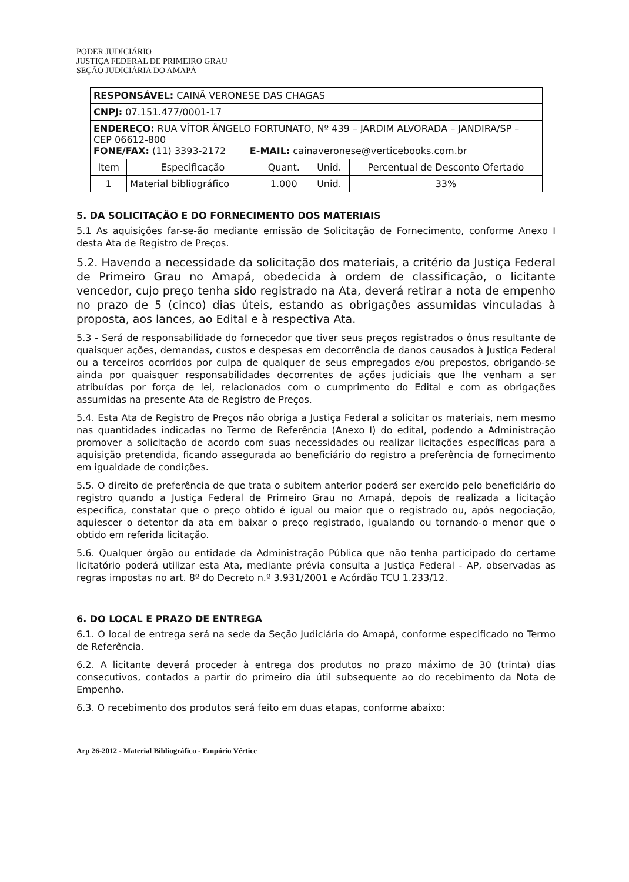PODER JUDICIÁRIO
JUSTIÇA FEDERAL DE PRIMEIRO GRAU
SEÇÃO JUDICIÁRIA DO AMAPÁ
| RESPONSÁVEL: CAINÃ VERONESE DAS CHAGAS | | | | |
| CNPJ: 07.151.477/0001-17 | | | | |
| ENDEREÇO: RUA VÍTOR ÂNGELO FORTUNATO, Nº 439 – JARDIM ALVORADA – JANDIRA/SP – CEP 06612-800 FONE/FAX: (11) 3393-2172 E-MAIL: cainaveronese@verticebooks.com.br | | | | |
| Item | Especificação | Quant. | Unid. | Percentual de Desconto Ofertado |
| 1 | Material bibliográfico | 1.000 | Unid. | 33% |
5. DA SOLICITAÇÃO E DO FORNECIMENTO DOS MATERIAIS
5.1 As aquisições far-se-ão mediante emissão de Solicitação de Fornecimento, conforme Anexo I desta Ata de Registro de Preços.
5.2. Havendo a necessidade da solicitação dos materiais, a critério da Justiça Federal de Primeiro Grau no Amapá, obedecida à ordem de classificação, o licitante vencedor, cujo preço tenha sido registrado na Ata, deverá retirar a nota de empenho no prazo de 5 (cinco) dias úteis, estando as obrigações assumidas vinculadas à proposta, aos lances, ao Edital e à respectiva Ata.
5.3 - Será de responsabilidade do fornecedor que tiver seus preços registrados o ônus resultante de quaisquer ações, demandas, custos e despesas em decorrência de danos causados à Justiça Federal ou a terceiros ocorridos por culpa de qualquer de seus empregados e/ou prepostos, obrigando-se ainda por quaisquer responsabilidades decorrentes de ações judiciais que lhe venham a ser atribuídas por força de lei, relacionados com o cumprimento do Edital e com as obrigações assumidas na presente Ata de Registro de Preços.
5.4. Esta Ata de Registro de Preços não obriga a Justiça Federal a solicitar os materiais, nem mesmo nas quantidades indicadas no Termo de Referência (Anexo I) do edital, podendo a Administração promover a solicitação de acordo com suas necessidades ou realizar licitações específicas para a aquisição pretendida, ficando assegurada ao beneficiário do registro a preferência de fornecimento em igualdade de condições.
5.5. O direito de preferência de que trata o subitem anterior poderá ser exercido pelo beneficiário do registro quando a Justiça Federal de Primeiro Grau no Amapá, depois de realizada a licitação específica, constatar que o preço obtido é igual ou maior que o registrado ou, após negociação, aquiescer o detentor da ata em baixar o preço registrado, igualando ou tornando-o menor que o obtido em referida licitação.
5.6. Qualquer órgão ou entidade da Administração Pública que não tenha participado do certame licitatório poderá utilizar esta Ata, mediante prévia consulta a Justiça Federal - AP, observadas as regras impostas no art. 8º do Decreto n.º 3.931/2001 e Acórdão TCU 1.233/12.
6. DO LOCAL E PRAZO DE ENTREGA
6.1. O local de entrega será na sede da Seção Judiciária do Amapá, conforme especificado no Termo de Referência.
6.2. A licitante deverá proceder à entrega dos produtos no prazo máximo de 30 (trinta) dias consecutivos, contados a partir do primeiro dia útil subsequente ao do recebimento da Nota de Empenho.
6.3. O recebimento dos produtos será feito em duas etapas, conforme abaixo:
Arp 26-2012 - Material Bibliográfico - Empório Vértice